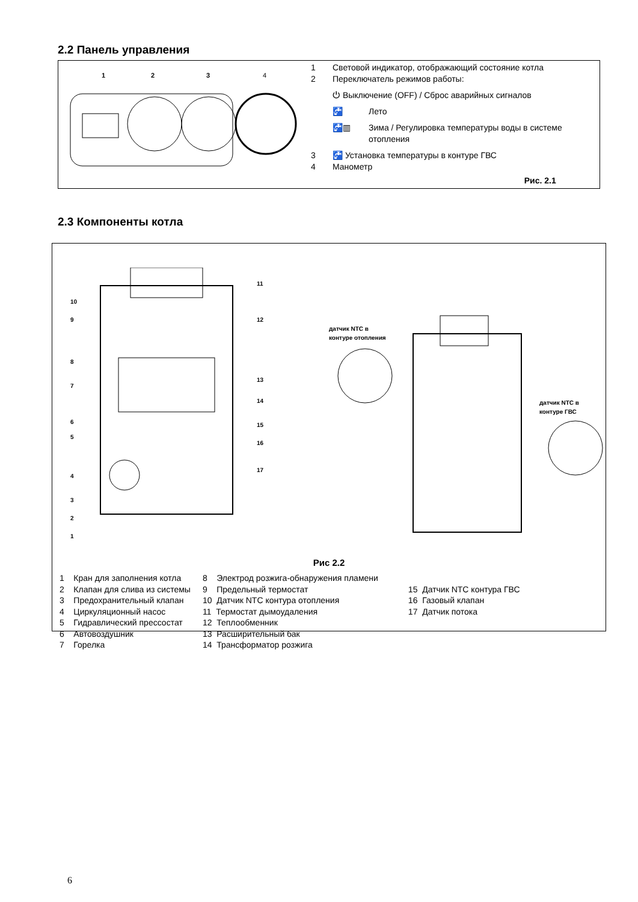2.2 Панель управления
1
2
3
4
1 Световой индикатор, отображающий состояние котла
2 Переключатель режимов работы:
⏻ Выключение (OFF) / Сброс аварийных сигналов
🚰 Лето
🚰▥ Зима / Регулировка температуры воды в системе
отопления
3 🚰 Установка температуры в контуре ГВС
4 Манометр
Рис. 2.1
2.3 Компоненты котла
10
9
8
7
6
5
4
3
2
1
11
12
13
14
15
16
17
датчик NTC в
контуре отопления
датчик NTC в
контуре ГВС
Рис 2.2
1 Кран для заполнения котла
2 Клапан для слива из системы
3 Предохранительный клапан
4 Циркуляционный насос
5 Гидравлический прессостат
6 Автовоздушник
7 Горелка
8 Электрод розжига-обнаружения пламени
9 Предельный термостат
10 Датчик NTC контура отопления
11 Термостат дымоудаления
12 Теплообменник
13 Расширительный бак
14 Трансформатор розжига
15 Датчик NTC контура ГВС
16 Газовый клапан
17 Датчик потока
6